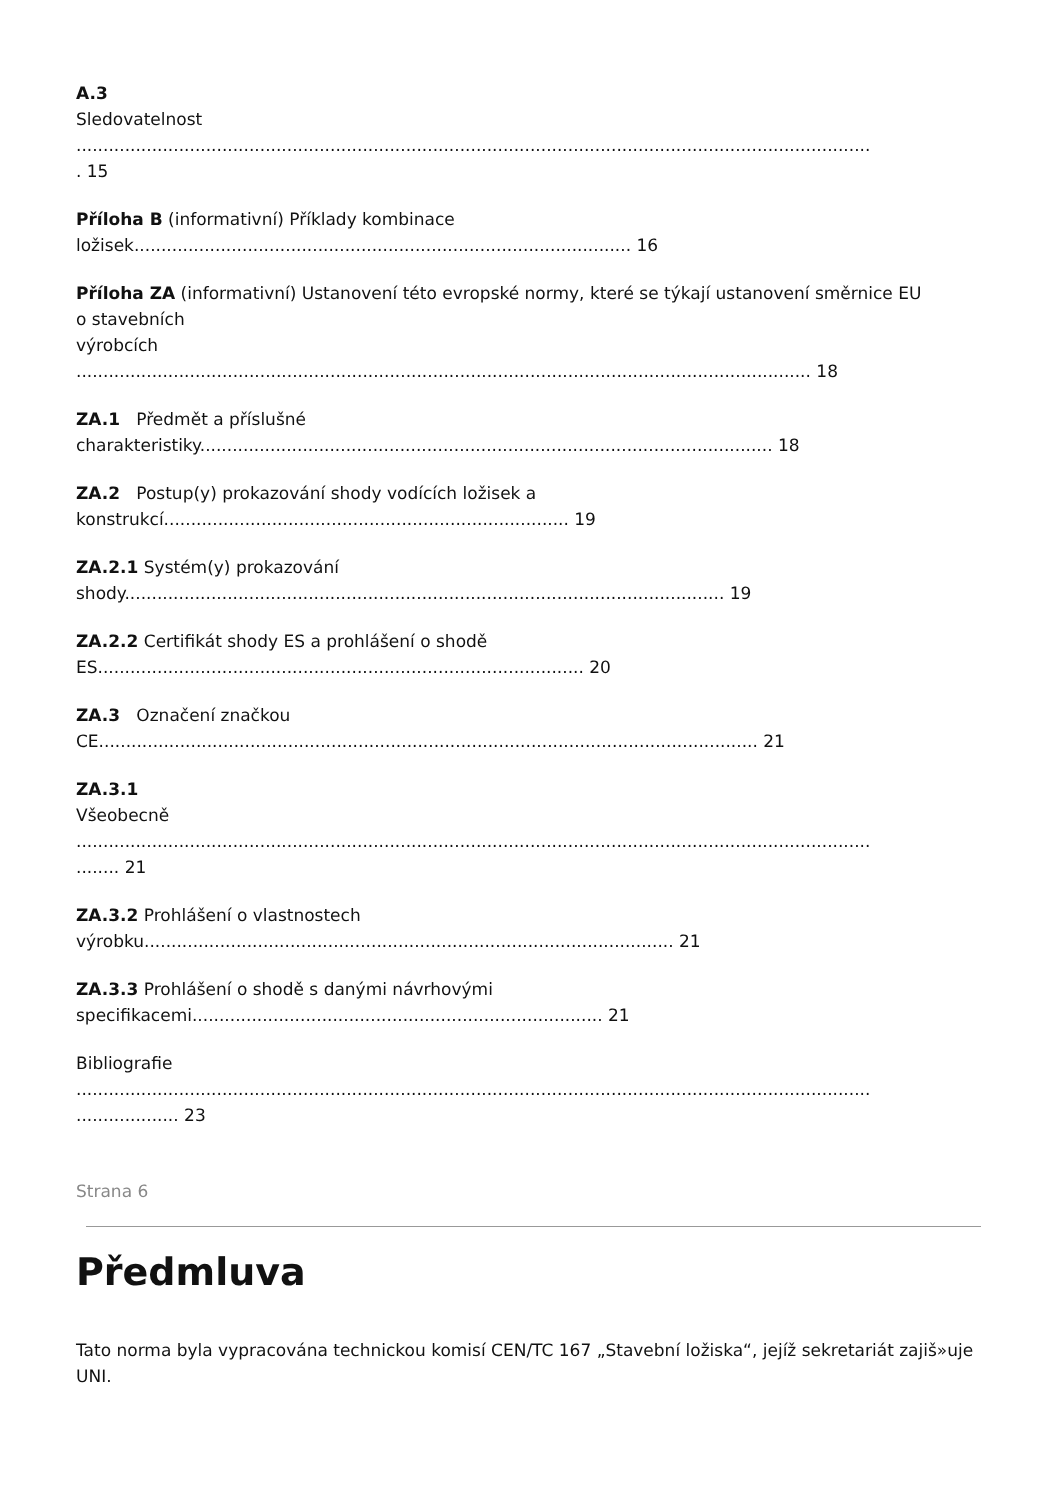A.3
Sledovatelnost
...................................................................................................................................................
. 15
Příloha B (informativní) Příklady kombinace
ložisek............................................................................................ 16
Příloha ZA (informativní) Ustanovení této evropské normy, které se týkají ustanovení směrnice EU
o stavebních
výrobcích
........................................................................................................................................ 18
ZA.1 Předmět a příslušné
charakteristiky.......................................................................................................... 18
ZA.2 Postup(y) prokazování shody vodících ložisek a
konstrukcí........................................................................... 19
ZA.2.1 Systém(y) prokazování
shody............................................................................................................... 19
ZA.2.2 Certifikát shody ES a prohlášení o shodě
ES.......................................................................................... 20
ZA.3 Označení značkou
CE.......................................................................................................................... 21
ZA.3.1
Všeobecně
...................................................................................................................................................
........ 21
ZA.3.2 Prohlášení o vlastnostech
výrobku.................................................................................................. 21
ZA.3.3 Prohlášení o shodě s danými návrhovými
specifikacemi............................................................................ 21
Bibliografie
...................................................................................................................................................
................... 23
Strana 6
Předmluva
Tato norma byla vypracována technickou komisí CEN/TC 167 „Stavební ložiska“, jejíž sekretariát zajiš»uje UNI.